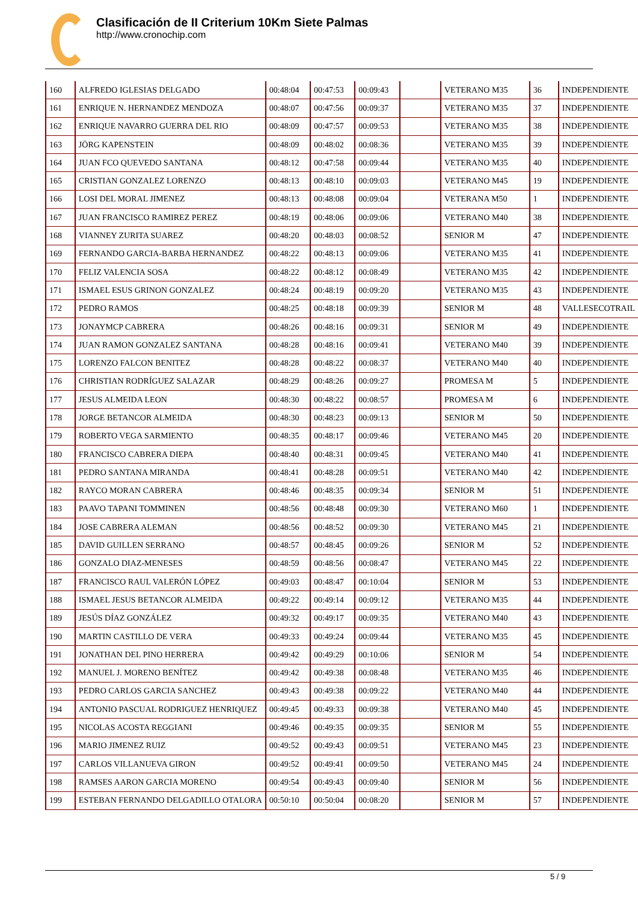Clasificación de II Criterium 10Km Siete Palmas
http://www.cronochip.com
| 160 | ALFREDO IGLESIAS DELGADO | 00:48:04 | 00:47:53 | 00:09:43 | | VETERANO M35 | 36 | INDEPENDIENTE |
| 161 | ENRIQUE N. HERNANDEZ MENDOZA | 00:48:07 | 00:47:56 | 00:09:37 | | VETERANO M35 | 37 | INDEPENDIENTE |
| 162 | ENRIQUE NAVARRO GUERRA DEL RIO | 00:48:09 | 00:47:57 | 00:09:53 | | VETERANO M35 | 38 | INDEPENDIENTE |
| 163 | JÖRG KAPENSTEIN | 00:48:09 | 00:48:02 | 00:08:36 | | VETERANO M35 | 39 | INDEPENDIENTE |
| 164 | JUAN FCO QUEVEDO SANTANA | 00:48:12 | 00:47:58 | 00:09:44 | | VETERANO M35 | 40 | INDEPENDIENTE |
| 165 | CRISTIAN GONZALEZ LORENZO | 00:48:13 | 00:48:10 | 00:09:03 | | VETERANO M45 | 19 | INDEPENDIENTE |
| 166 | LOSI DEL MORAL JIMENEZ | 00:48:13 | 00:48:08 | 00:09:04 | | VETERANA M50 | 1 | INDEPENDIENTE |
| 167 | JUAN FRANCISCO RAMIREZ PEREZ | 00:48:19 | 00:48:06 | 00:09:06 | | VETERANO M40 | 38 | INDEPENDIENTE |
| 168 | VIANNEY ZURITA SUAREZ | 00:48:20 | 00:48:03 | 00:08:52 | | SENIOR M | 47 | INDEPENDIENTE |
| 169 | FERNANDO GARCIA-BARBA HERNANDEZ | 00:48:22 | 00:48:13 | 00:09:06 | | VETERANO M35 | 41 | INDEPENDIENTE |
| 170 | FELIZ VALENCIA SOSA | 00:48:22 | 00:48:12 | 00:08:49 | | VETERANO M35 | 42 | INDEPENDIENTE |
| 171 | ISMAEL ESUS GRINON GONZALEZ | 00:48:24 | 00:48:19 | 00:09:20 | | VETERANO M35 | 43 | INDEPENDIENTE |
| 172 | PEDRO RAMOS | 00:48:25 | 00:48:18 | 00:09:39 | | SENIOR M | 48 | VALLESECOTRAIL |
| 173 | JONAYMCP CABRERA | 00:48:26 | 00:48:16 | 00:09:31 | | SENIOR M | 49 | INDEPENDIENTE |
| 174 | JUAN RAMON GONZALEZ SANTANA | 00:48:28 | 00:48:16 | 00:09:41 | | VETERANO M40 | 39 | INDEPENDIENTE |
| 175 | LORENZO FALCON BENITEZ | 00:48:28 | 00:48:22 | 00:08:37 | | VETERANO M40 | 40 | INDEPENDIENTE |
| 176 | CHRISTIAN RODRÍGUEZ SALAZAR | 00:48:29 | 00:48:26 | 00:09:27 | | PROMESA M | 5 | INDEPENDIENTE |
| 177 | JESUS ALMEIDA LEON | 00:48:30 | 00:48:22 | 00:08:57 | | PROMESA M | 6 | INDEPENDIENTE |
| 178 | JORGE BETANCOR ALMEIDA | 00:48:30 | 00:48:23 | 00:09:13 | | SENIOR M | 50 | INDEPENDIENTE |
| 179 | ROBERTO VEGA SARMIENTO | 00:48:35 | 00:48:17 | 00:09:46 | | VETERANO M45 | 20 | INDEPENDIENTE |
| 180 | FRANCISCO CABRERA DIEPA | 00:48:40 | 00:48:31 | 00:09:45 | | VETERANO M40 | 41 | INDEPENDIENTE |
| 181 | PEDRO SANTANA MIRANDA | 00:48:41 | 00:48:28 | 00:09:51 | | VETERANO M40 | 42 | INDEPENDIENTE |
| 182 | RAYCO MORAN CABRERA | 00:48:46 | 00:48:35 | 00:09:34 | | SENIOR M | 51 | INDEPENDIENTE |
| 183 | PAAVO TAPANI TOMMINEN | 00:48:56 | 00:48:48 | 00:09:30 | | VETERANO M60 | 1 | INDEPENDIENTE |
| 184 | JOSE CABRERA ALEMAN | 00:48:56 | 00:48:52 | 00:09:30 | | VETERANO M45 | 21 | INDEPENDIENTE |
| 185 | DAVID GUILLEN SERRANO | 00:48:57 | 00:48:45 | 00:09:26 | | SENIOR M | 52 | INDEPENDIENTE |
| 186 | GONZALO DIAZ-MENESES | 00:48:59 | 00:48:56 | 00:08:47 | | VETERANO M45 | 22 | INDEPENDIENTE |
| 187 | FRANCISCO RAUL VALERÓN LÓPEZ | 00:49:03 | 00:48:47 | 00:10:04 | | SENIOR M | 53 | INDEPENDIENTE |
| 188 | ISMAEL JESUS BETANCOR ALMEIDA | 00:49:22 | 00:49:14 | 00:09:12 | | VETERANO M35 | 44 | INDEPENDIENTE |
| 189 | JESÚS DÍAZ GONZÁLEZ | 00:49:32 | 00:49:17 | 00:09:35 | | VETERANO M40 | 43 | INDEPENDIENTE |
| 190 | MARTIN CASTILLO DE VERA | 00:49:33 | 00:49:24 | 00:09:44 | | VETERANO M35 | 45 | INDEPENDIENTE |
| 191 | JONATHAN DEL PINO HERRERA | 00:49:42 | 00:49:29 | 00:10:06 | | SENIOR M | 54 | INDEPENDIENTE |
| 192 | MANUEL J. MORENO BENÍTEZ | 00:49:42 | 00:49:38 | 00:08:48 | | VETERANO M35 | 46 | INDEPENDIENTE |
| 193 | PEDRO CARLOS GARCIA SANCHEZ | 00:49:43 | 00:49:38 | 00:09:22 | | VETERANO M40 | 44 | INDEPENDIENTE |
| 194 | ANTONIO PASCUAL RODRIGUEZ HENRIQUEZ | 00:49:45 | 00:49:33 | 00:09:38 | | VETERANO M40 | 45 | INDEPENDIENTE |
| 195 | NICOLAS ACOSTA REGGIANI | 00:49:46 | 00:49:35 | 00:09:35 | | SENIOR M | 55 | INDEPENDIENTE |
| 196 | MARIO JIMENEZ RUIZ | 00:49:52 | 00:49:43 | 00:09:51 | | VETERANO M45 | 23 | INDEPENDIENTE |
| 197 | CARLOS VILLANUEVA GIRON | 00:49:52 | 00:49:41 | 00:09:50 | | VETERANO M45 | 24 | INDEPENDIENTE |
| 198 | RAMSES AARON GARCIA MORENO | 00:49:54 | 00:49:43 | 00:09:40 | | SENIOR M | 56 | INDEPENDIENTE |
| 199 | ESTEBAN FERNANDO DELGADILLO OTALORA | 00:50:10 | 00:50:04 | 00:08:20 | | SENIOR M | 57 | INDEPENDIENTE |
5 / 9